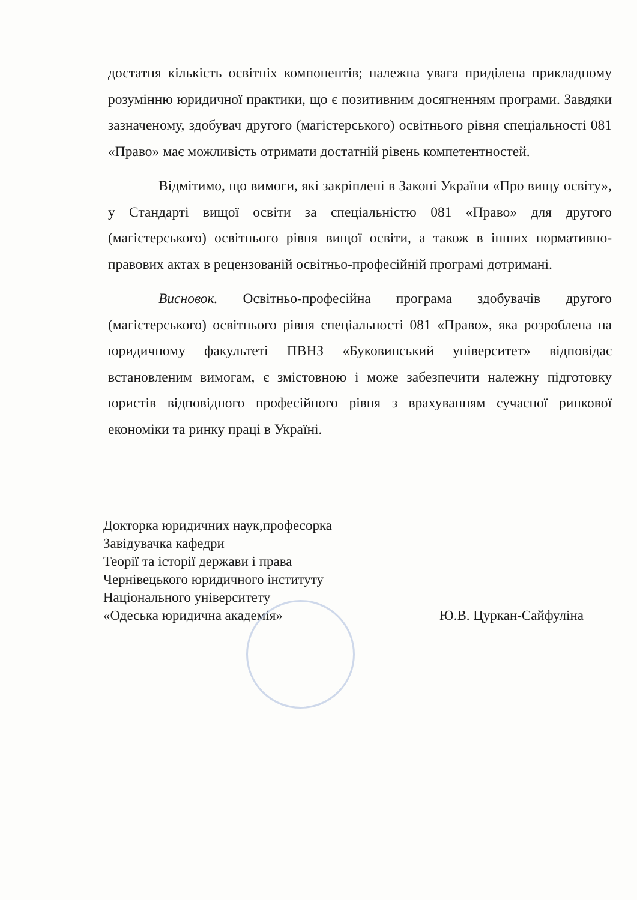достатня кількість освітніх компонентів; належна увага приділена прикладному розумінню юридичної практики, що є позитивним досягненням програми. Завдяки зазначеному, здобувач другого (магістерського) освітнього рівня спеціальності 081 «Право» має можливість отримати достатній рівень компетентностей.
Відмітимо, що вимоги, які закріплені в Законі України «Про вищу освіту», у Стандарті вищої освіти за спеціальністю 081 «Право» для другого (магістерського) освітнього рівня вищої освіти, а також в інших нормативно-правових актах в рецензованій освітньо-професійній програмі дотримані.
Висновок. Освітньо-професійна програма здобувачів другого (магістерського) освітнього рівня спеціальності 081 «Право», яка розроблена на юридичному факультеті ПВНЗ «Буковинський університет» відповідає встановленим вимогам, є змістовною і може забезпечити належну підготовку юристів відповідного професійного рівня з врахуванням сучасної ринкової економіки та ринку праці в Україні.
Докторка юридичних наук,професорка
Завідувачка кафедри
Теорії та історії держави і права
Чернівецького юридичного інституту
Національного університету
«Одеська юридична академія»
Ю.В. Цуркан-Сайфуліна